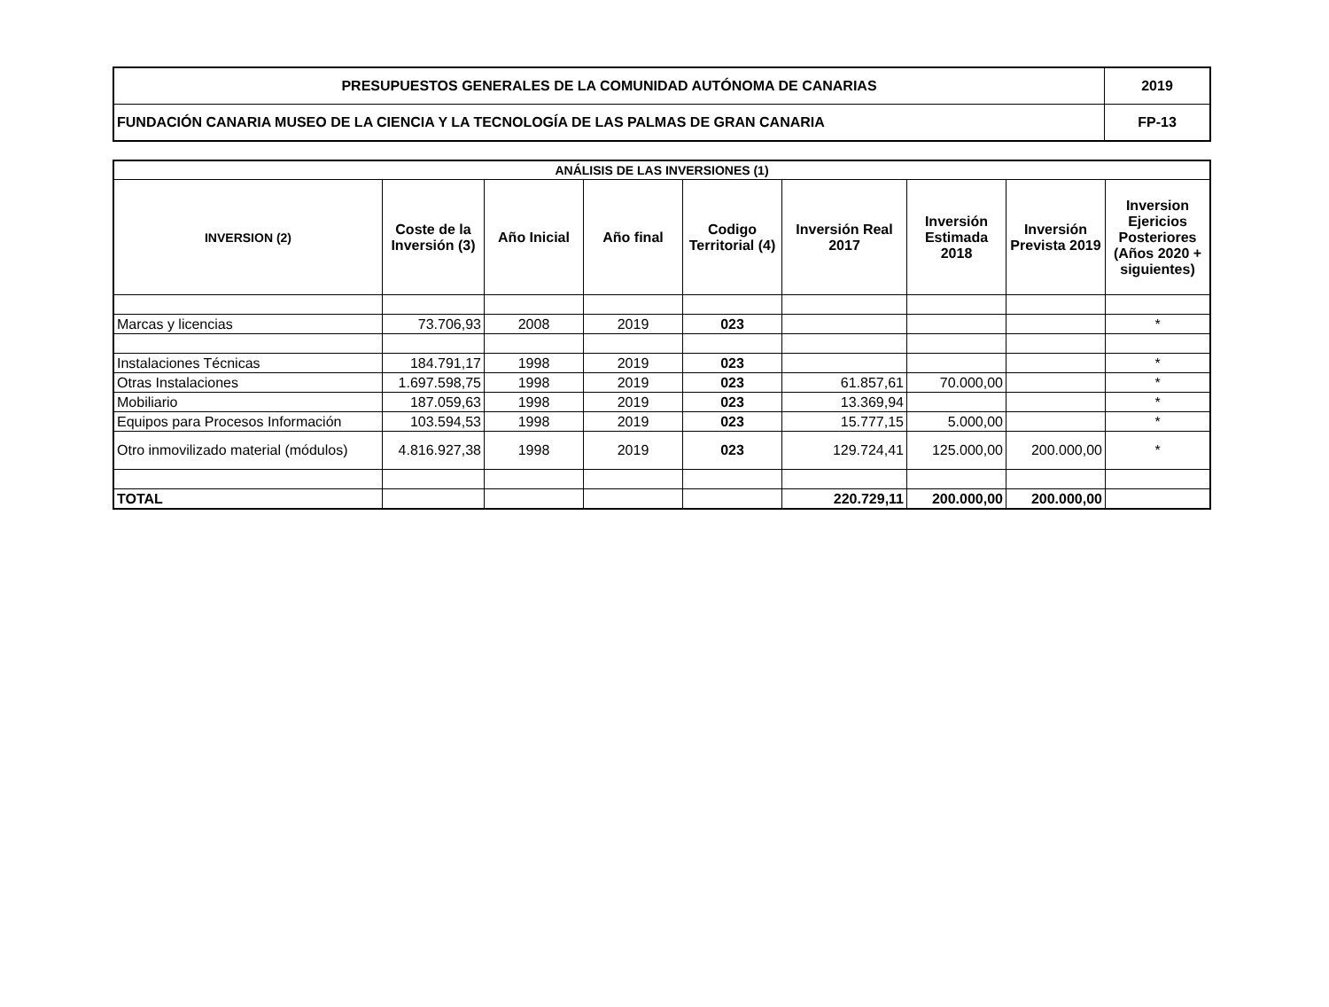| PRESUPUESTOS GENERALES DE LA COMUNIDAD AUTÓNOMA DE CANARIAS | 2019 |
| FUNDACIÓN CANARIA MUSEO DE LA CIENCIA Y LA TECNOLOGÍA DE LAS PALMAS DE GRAN CANARIA | FP-13 |
| ANÁLISIS DE LAS INVERSIONES (1) | | | | | | | | |
| --- | --- | --- | --- | --- | --- | --- | --- | --- |
| INVERSION (2) | Coste de la Inversión (3) | Año Inicial | Año final | Codigo Territorial (4) | Inversión Real 2017 | Inversión Estimada 2018 | Inversión Prevista 2019 | Inversion Ejericios Posteriores (Años 2020 + siguientes) |
| Marcas y licencias | 73.706,93 | 2008 | 2019 | 023 | | | | * |
| Instalaciones Técnicas | 184.791,17 | 1998 | 2019 | 023 | | | | * |
| Otras Instalaciones | 1.697.598,75 | 1998 | 2019 | 023 | 61.857,61 | 70.000,00 | | * |
| Mobiliario | 187.059,63 | 1998 | 2019 | 023 | 13.369,94 | | | * |
| Equipos para Procesos Información | 103.594,53 | 1998 | 2019 | 023 | 15.777,15 | 5.000,00 | | * |
| Otro inmovilizado material (módulos) | 4.816.927,38 | 1998 | 2019 | 023 | 129.724,41 | 125.000,00 | 200.000,00 | * |
| TOTAL | | | | | 220.729,11 | 200.000,00 | 200.000,00 | |